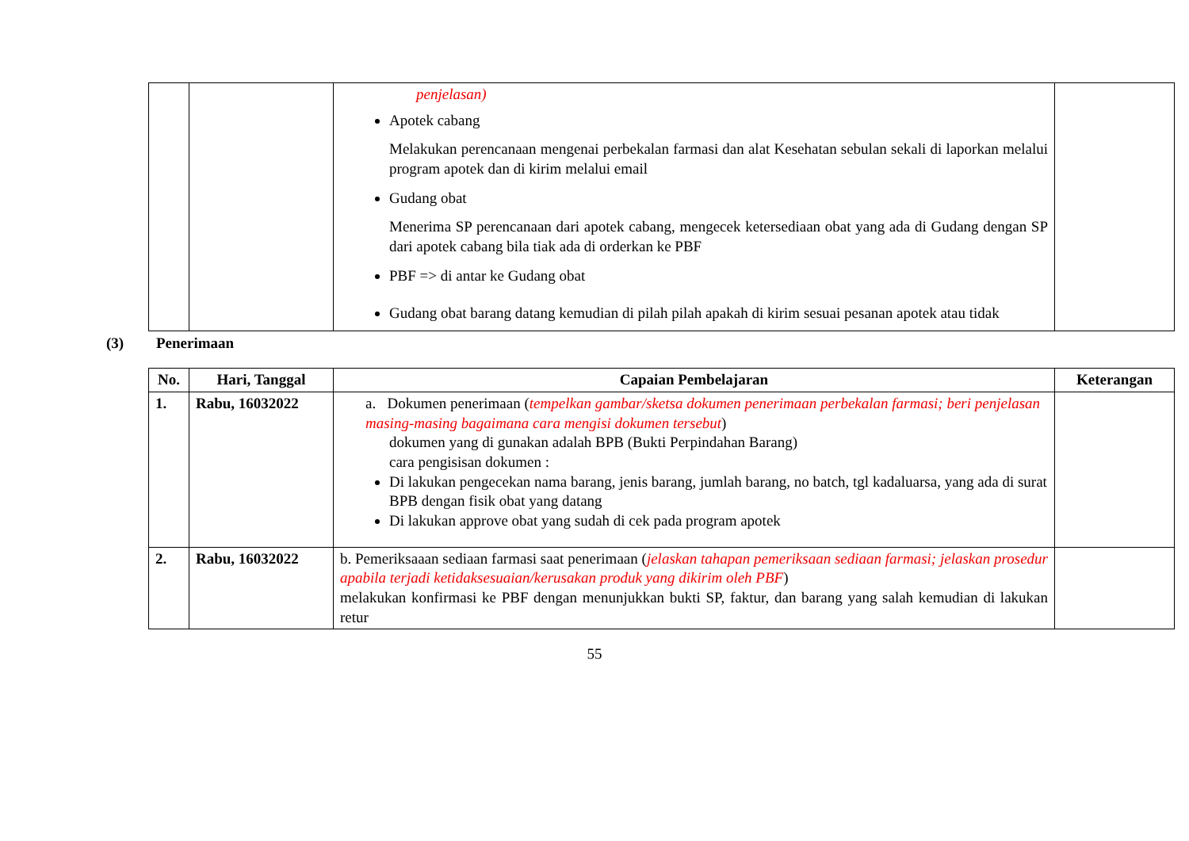| | | penjelasan) Apotek cabang Melakukan perencanaan mengenai perbekalan farmasi dan alat Kesehatan sebulan sekali di laporkan melalui program apotek dan di kirim melalui email Gudang obat Menerima SP perencanaan dari apotek cabang, mengecek ketersediaan obat yang ada di Gudang dengan SP dari apotek cabang bila tiak ada di orderkan ke PBF PBF => di antar ke Gudang obat Gudang obat barang datang kemudian di pilah pilah apakah di kirim sesuai pesanan apotek atau tidak | |
(3) Penerimaan
| No. | Hari, Tanggal | Capaian Pembelajaran | Keterangan |
| --- | --- | --- | --- |
| 1. | Rabu, 16032022 | a. Dokumen penerimaan ( tempelkan gambar/sketsa dokumen penerimaan perbekalan farmasi; beri penjelasan masing-masing bagaimana cara mengisi dokumen tersebut ) dokumen yang di gunakan adalah BPB (Bukti Perpindahan Barang) cara pengisisan dokumen : Di lakukan pengecekan nama barang, jenis barang, jumlah barang, no batch, tgl kadaluarsa, yang ada di surat BPB dengan fisik obat yang datang Di lakukan approve obat yang sudah di cek pada program apotek | |
| 2. | Rabu, 16032022 | b. Pemeriksaaan sediaan farmasi saat penerimaan ( jelaskan tahapan pemeriksaan sediaan farmasi; jelaskan prosedur apabila terjadi ketidaksesuaian/kerusakan produk yang dikirim oleh PBF ) melakukan konfirmasi ke PBF dengan menunjukkan bukti SP, faktur, dan barang yang salah kemudian di lakukan retur | |
55